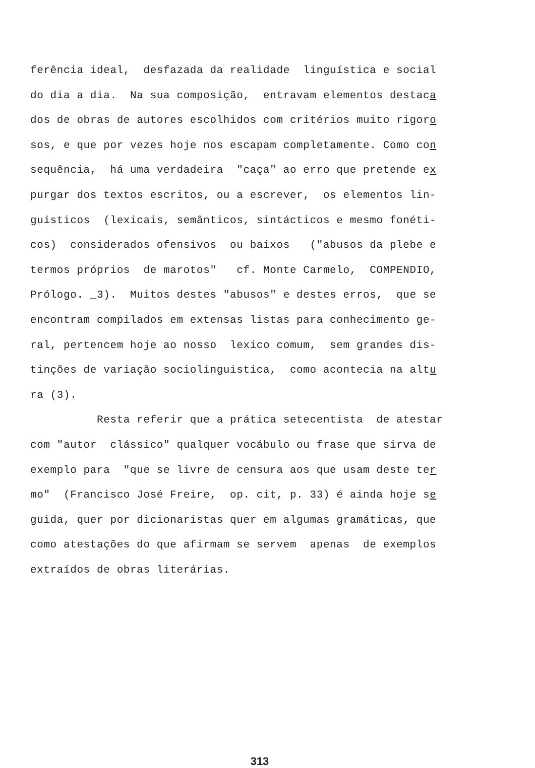ferência ideal, desfazada da realidade linguística e social
do dia a dia. Na sua composição, entravam elementos destaca
dos de obras de autores escolhidos com critérios muito rigoro
sos, e que por vezes hoje nos escapam completamente. Como con
sequência, há uma verdadeira "caça" ao erro que pretende ex
purgar dos textos escritos, ou a escrever, os elementos lin-
guísticos (lexicais, semânticos, sintácticos e mesmo fonéti-
cos) considerados ofensivos ou baixos ("abusos da plebe e
termos próprios de marotos" cf. Monte Carmelo, COMPENDIO,
Prólogo. _3). Muitos destes "abusos" e destes erros, que se
encontram compilados em extensas listas para conhecimento ge-
ral, pertencem hoje ao nosso lexico comum, sem grandes dis-
tinções de variação sociolinguistica, como acontecia na altu
ra (3).
Resta referir que a prática setecentista de atestar
com "autor clássico" qualquer vocábulo ou frase que sirva de
exemplo para "que se livre de censura aos que usam deste ter
mo" (Francisco José Freire, op. cit, p. 33) é ainda hoje se
guida, quer por dicionaristas quer em algumas gramáticas, que
como atestações do que afirmam se servem apenas de exemplos
extraídos de obras literárias.
313